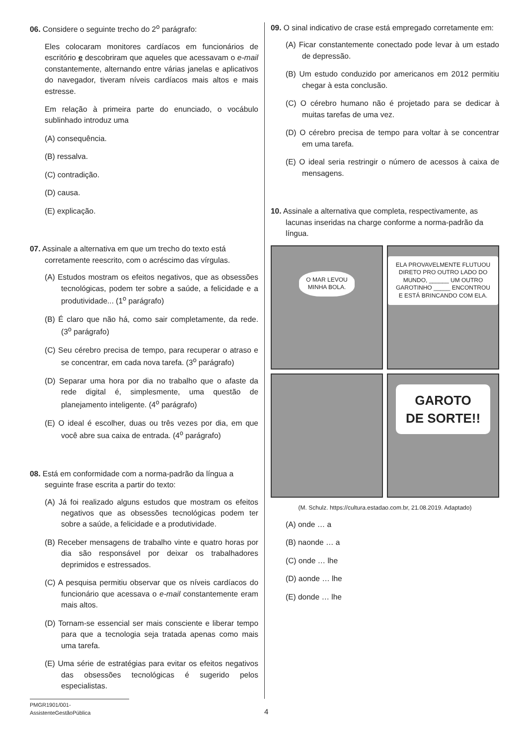06. Considere o seguinte trecho do 2<sup>o</sup> parágrafo:
Eles colocaram monitores cardíacos em funcionários de escritório e descobriram que aqueles que acessavam o e-mail constantemente, alternando entre várias janelas e aplicativos do navegador, tiveram níveis cardíacos mais altos e mais estresse.
Em relação à primeira parte do enunciado, o vocábulo sublinhado introduz uma
(A) consequência.
(B) ressalva.
(C) contradição.
(D) causa.
(E) explicação.
07. Assinale a alternativa em que um trecho do texto está corretamente reescrito, com o acréscimo das vírgulas.
(A) Estudos mostram os efeitos negativos, que as obsessões tecnológicas, podem ter sobre a saúde, a felicidade e a produtividade... (1<sup>o</sup> parágrafo)
(B) É claro que não há, como sair completamente, da rede. (3<sup>o</sup> parágrafo)
(C) Seu cérebro precisa de tempo, para recuperar o atraso e se concentrar, em cada nova tarefa. (3<sup>o</sup> parágrafo)
(D) Separar uma hora por dia no trabalho que o afaste da rede digital é, simplesmente, uma questão de planejamento inteligente. (4<sup>o</sup> parágrafo)
(E) O ideal é escolher, duas ou três vezes por dia, em que você abre sua caixa de entrada. (4<sup>o</sup> parágrafo)
08. Está em conformidade com a norma-padrão da língua a seguinte frase escrita a partir do texto:
(A) Já foi realizado alguns estudos que mostram os efeitos negativos que as obsessões tecnológicas podem ter sobre a saúde, a felicidade e a produtividade.
(B) Receber mensagens de trabalho vinte e quatro horas por dia são responsável por deixar os trabalhadores deprimidos e estressados.
(C) A pesquisa permitiu observar que os níveis cardíacos do funcionário que acessava o e-mail constantemente eram mais altos.
(D) Tornam-se essencial ser mais consciente e liberar tempo para que a tecnologia seja tratada apenas como mais uma tarefa.
(E) Uma série de estratégias para evitar os efeitos negativos das obsessões tecnológicas é sugerido pelos especialistas.
09. O sinal indicativo de crase está empregado corretamente em:
(A) Ficar constantemente conectado pode levar à um estado de depressão.
(B) Um estudo conduzido por americanos em 2012 permitiu chegar à esta conclusão.
(C) O cérebro humano não é projetado para se dedicar à muitas tarefas de uma vez.
(D) O cérebro precisa de tempo para voltar à se concentrar em uma tarefa.
(E) O ideal seria restringir o número de acessos à caixa de mensagens.
10. Assinale a alternativa que completa, respectivamente, as lacunas inseridas na charge conforme a norma-padrão da língua.
O MAR LEVOU
MINHA BOLA.
ELA PROVAVELMENTE FLUTUOU DIRETO PRO OUTRO LADO DO MUNDO, ______ UM OUTRO GAROTINHO _____ ENCONTROU E ESTÁ BRINCANDO COM ELA.
GAROTO
DE SORTE!!
(M. Schulz. https://cultura.estadao.com.br, 21.08.2019. Adaptado)
(A) onde … a
(B) naonde … a
(C) onde … lhe
(D) aonde … lhe
(E) donde … lhe
PMGR1901/001-AssistenteGestãoPública
4